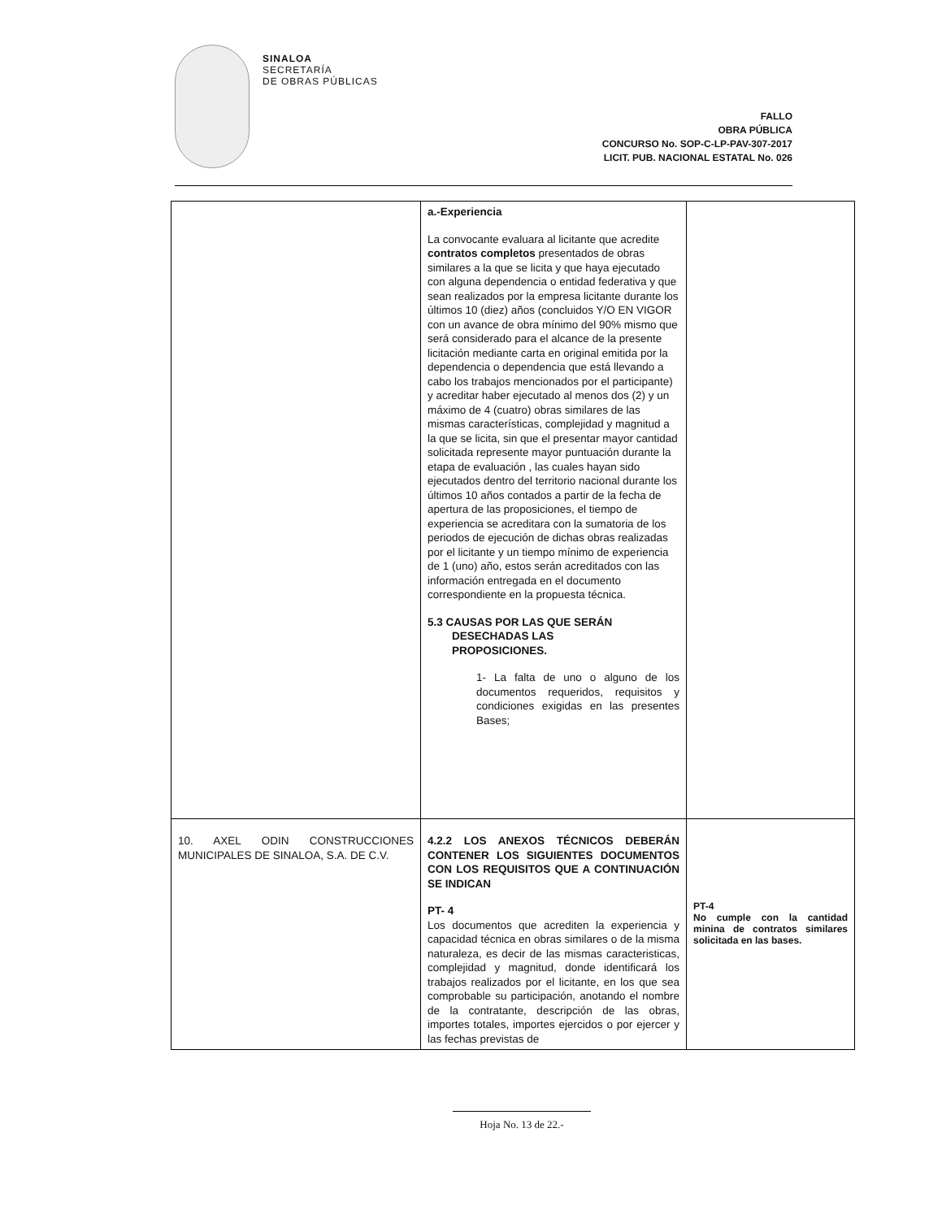SINALOA
SECRETARÍA
DE OBRAS PÚBLICAS
FALLO
OBRA PÚBLICA
CONCURSO No. SOP-C-LP-PAV-307-2017
LICIT. PUB. NACIONAL ESTATAL No. 026
| | a.-Experiencia La convocante evaluara al licitante que acredite contratos completos presentados de obras similares a la que se licita y que haya ejecutado con alguna dependencia o entidad federativa y que sean realizados por la empresa licitante durante los últimos 10 (diez) años (concluidos Y/O EN VIGOR con un avance de obra mínimo del 90% mismo que será considerado para el alcance de la presente licitación mediante carta en original emitida por la dependencia o dependencia que está llevando a cabo los trabajos mencionados por el participante) y acreditar haber ejecutado al menos dos (2) y un máximo de 4 (cuatro) obras similares de las mismas características, complejidad y magnitud a la que se licita, sin que el presentar mayor cantidad solicitada represente mayor puntuación durante la etapa de evaluación , las cuales hayan sido ejecutados dentro del territorio nacional durante los últimos 10 años contados a partir de la fecha de apertura de las proposiciones, el tiempo de experiencia se acreditara con la sumatoria de los periodos de ejecución de dichas obras realizadas por el licitante y un tiempo mínimo de experiencia de 1 (uno) año, estos serán acreditados con las información entregada en el documento correspondiente en la propuesta técnica. 5.3 CAUSAS POR LAS QUE SERÁN DESECHADAS LAS PROPOSICIONES. 1- La falta de uno o alguno de los documentos requeridos, requisitos y condiciones exigidas en las presentes Bases; | |
| 10. AXEL ODIN CONSTRUCCIONES MUNICIPALES DE SINALOA, S.A. DE C.V. | 4.2.2 LOS ANEXOS TÉCNICOS DEBERÁN CONTENER LOS SIGUIENTES DOCUMENTOS CON LOS REQUISITOS QUE A CONTINUACIÓN SE INDICAN PT- 4 Los documentos que acrediten la experiencia y capacidad técnica en obras similares o de la misma naturaleza, es decir de las mismas caracteristicas, complejidad y magnitud, donde identificará los trabajos realizados por el licitante, en los que sea comprobable su participación, anotando el nombre de la contratante, descripción de las obras, importes totales, importes ejercidos o por ejercer y las fechas previstas de | PT-4 No cumple con la cantidad minina de contratos similares solicitada en las bases. |
Hoja No. 13 de 22.-